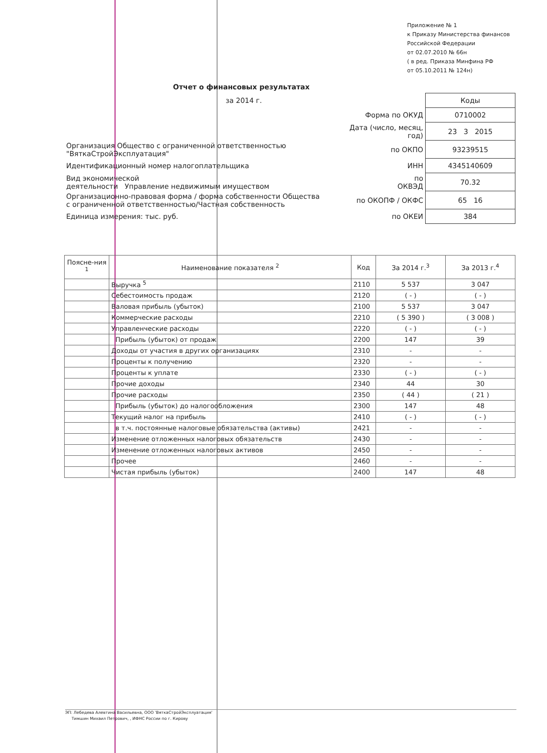Приложение № 1
к Приказу Министерства финансов
Российской Федерации
от 02.07.2010 № 66н
( в ред. Приказа Минфина РФ
от 05.10.2011 № 124н)
Отчет о финансовых результатах
за 2014 г.
| | | Коды |
| | Форма по ОКУД | 0710002 |
| | Дата (число, месяц, год) | 23 3 2015 |
| Организация Общество с ограниченной ответственностью "ВяткаСтройЭксплуатация" | по ОКПО | 93239515 |
| Идентификационный номер налогоплательщика | ИНН | 4345140609 |
| Вид экономической деятельности Управление недвижимым имуществом | по ОКВЭД | 70.32 |
| Организационно-правовая форма / форма собственности Общества с ограниченной ответственностью/Частная собственность | по ОКОПФ / ОКФС | 65 16 |
| Единица измерения: тыс. руб. | по ОКЕИ | 384 |
| Поясне-ния <sup>1</sup> | Наименование показателя <sup>2</sup> | Код | За 2014 г.<sup>3</sup> | За 2013 г.<sup>4</sup> |
| --- | --- | --- | --- | --- |
| | Выручка <sup>5</sup> | 2110 | 5 537 | 3 047 |
| | Себестоимость продаж | 2120 | ( - ) | ( - ) |
| | Валовая прибыль (убыток) | 2100 | 5 537 | 3 047 |
| | Коммерческие расходы | 2210 | ( 5 390 ) | ( 3 008 ) |
| | Управленческие расходы | 2220 | ( - ) | ( - ) |
| | Прибыль (убыток) от продаж | 2200 | 147 | 39 |
| | Доходы от участия в других организациях | 2310 | - | - |
| | Проценты к получению | 2320 | - | - |
| | Проценты к уплате | 2330 | ( - ) | ( - ) |
| | Прочие доходы | 2340 | 44 | 30 |
| | Прочие расходы | 2350 | ( 44 ) | ( 21 ) |
| | Прибыль (убыток) до налогообложения | 2300 | 147 | 48 |
| | Текущий налог на прибыль | 2410 | ( - ) | ( - ) |
| | в т.ч. постоянные налоговые обязательства (активы) | 2421 | - | - |
| | Изменение отложенных налоговых обязательств | 2430 | - | - |
| | Изменение отложенных налоговых активов | 2450 | - | - |
| | Прочее | 2460 | - | - |
| | Чистая прибыль (убыток) | 2400 | 147 | 48 |
ЭП: Лебедева Алевтина Васильевна, ООО 'ВяткаСтройЭксплуатация'
Тимшин Михаил Петрович, , ИФНС России по г. Кирову